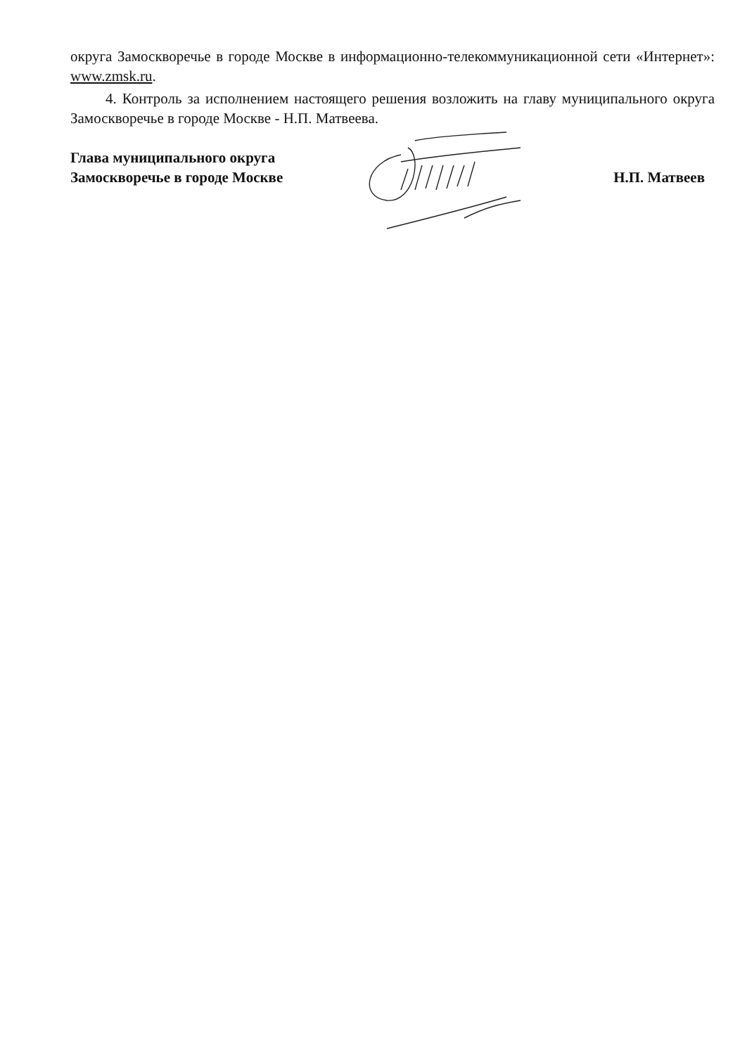округа Замоскворечье в городе Москве в информационно-телекоммуникационной сети «Интернет»: www.zmsk.ru.
4. Контроль за исполнением настоящего решения возложить на главу муниципального округа Замоскворечье в городе Москве - Н.П. Матвеева.
Глава муниципального округа
Замоскворечье в городе Москве
Н.П. Матвеев